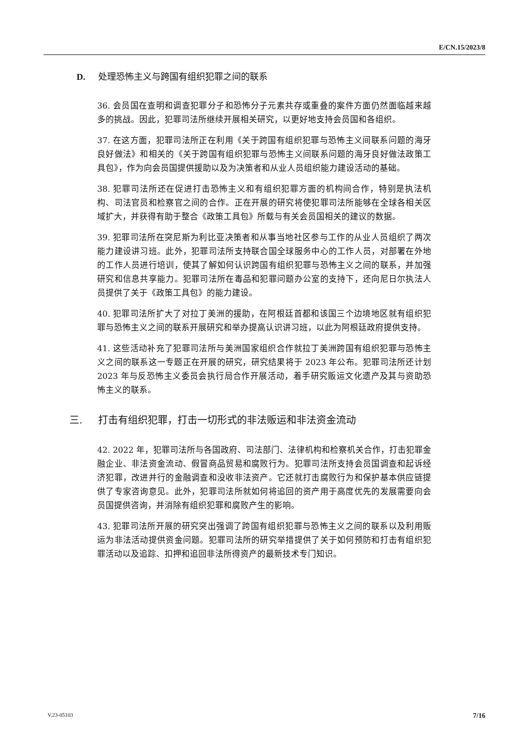E/CN.15/2023/8
D. 处理恐怖主义与跨国有组织犯罪之间的联系
36. 会员国在查明和调查犯罪分子和恐怖分子元素共存或重叠的案件方面仍然面临越来越多的挑战。因此，犯罪司法所继续开展相关研究，以更好地支持会员国和各组织。
37. 在这方面，犯罪司法所正在利用《关于跨国有组织犯罪与恐怖主义间联系问题的海牙良好做法》和相关的《关于跨国有组织犯罪与恐怖主义间联系问题的海牙良好做法政策工具包》，作为向会员国提供援助以及为决策者和从业人员组织能力建设活动的基础。
38. 犯罪司法所还在促进打击恐怖主义和有组织犯罪方面的机构间合作，特别是执法机构、司法官员和检察官之间的合作。正在开展的研究将使犯罪司法所能够在全球各相关区域扩大，并获得有助于整合《政策工具包》所载与有关会员国相关的建议的数据。
39. 犯罪司法所在突尼斯为利比亚决策者和从事当地社区参与工作的从业人员组织了两次能力建设讲习班。此外，犯罪司法所支持联合国全球服务中心的工作人员，对部署在外地的工作人员进行培训，使其了解如何认识跨国有组织犯罪与恐怖主义之间的联系，并加强研究和信息共享能力。犯罪司法所在毒品和犯罪问题办公室的支持下，还向尼日尔执法人员提供了关于《政策工具包》的能力建设。
40. 犯罪司法所扩大了对拉丁美洲的援助，在阿根廷首都和该国三个边境地区就有组织犯罪与恐怖主义之间的联系开展研究和举办提高认识讲习班，以此为阿根廷政府提供支持。
41. 这些活动补充了犯罪司法所与美洲国家组织合作就拉丁美洲跨国有组织犯罪与恐怖主义之间的联系这一专题正在开展的研究，研究结果将于 2023 年公布。犯罪司法所还计划 2023 年与反恐怖主义委员会执行局合作开展活动，着手研究贩运文化遗产及其与资助恐怖主义的联系。
三. 打击有组织犯罪，打击一切形式的非法贩运和非法资金流动
42. 2022 年，犯罪司法所与各国政府、司法部门、法律机构和检察机关合作，打击犯罪金融企业、非法资金流动、假冒商品贸易和腐败行为。犯罪司法所支持会员国调查和起诉经济犯罪，改进并行的金融调查和没收非法资产。它还就打击腐败行为和保护基本供应链提供了专家咨询意见。此外，犯罪司法所就如何将追回的资产用于高度优先的发展需要向会员国提供咨询，并消除有组织犯罪和腐败产生的影响。
43. 犯罪司法所开展的研究突出强调了跨国有组织犯罪与恐怖主义之间的联系以及利用贩运为非法活动提供资金问题。犯罪司法所的研究举措提供了关于如何预防和打击有组织犯罪活动以及追踪、扣押和追回非法所得资产的最新技术专门知识。
V.23-05103 7/16